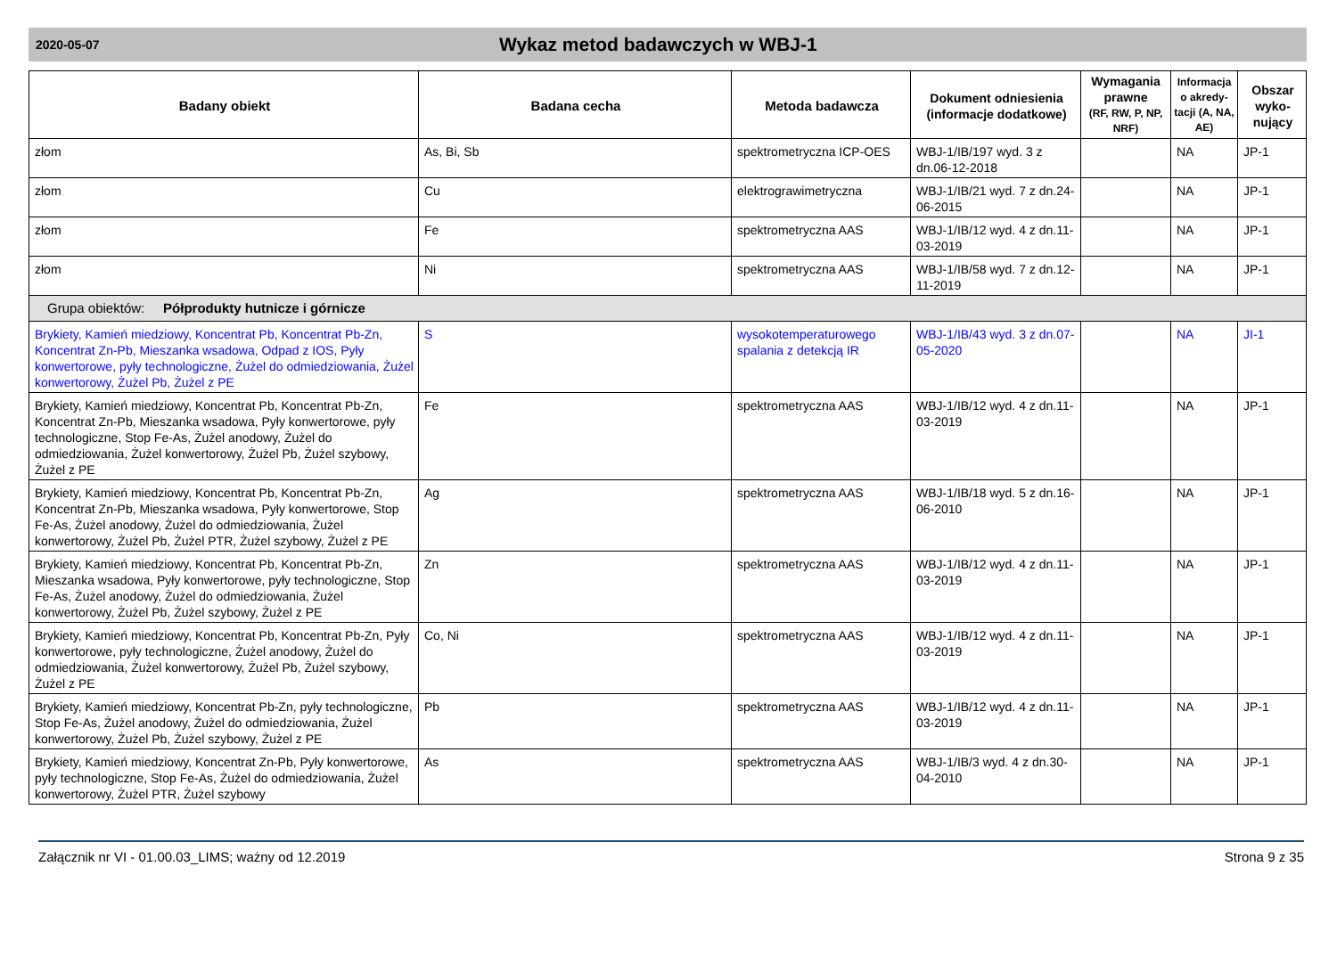2020-05-07
Wykaz metod badawczych w WBJ-1
| Badany obiekt | Badana cecha | Metoda badawcza | Dokument odniesienia (informacje dodatkowe) | Wymagania prawne (RF, RW, P, NP, NRF) | Informacja o akredy-tacji (A, NA, AE) | Obszar wyko-nujący |
| --- | --- | --- | --- | --- | --- | --- |
| złom | As, Bi, Sb | spektrometryczna ICP-OES | WBJ-1/IB/197 wyd. 3 z dn.06-12-2018 | | NA | JP-1 |
| złom | Cu | elektrograwimetryczna | WBJ-1/IB/21 wyd. 7 z dn.24-06-2015 | | NA | JP-1 |
| złom | Fe | spektrometryczna AAS | WBJ-1/IB/12 wyd. 4 z dn.11-03-2019 | | NA | JP-1 |
| złom | Ni | spektrometryczna AAS | WBJ-1/IB/58 wyd. 7 z dn.12-11-2019 | | NA | JP-1 |
| Grupa obiektów: Półprodukty hutnicze i górnicze | | | | | | |
| Brykiety, Kamień miedziowy, Koncentrat Pb, Koncentrat Pb-Zn, Koncentrat Zn-Pb, Mieszanka wsadowa, Odpad z IOS, Pyły konwertorowe, pyły technologiczne, Żużel do odmiedziowania, Żużel konwertorowy, Żużel Pb, Żużel z PE | S | wysokotemperaturowego spalania z detekcją IR | WBJ-1/IB/43 wyd. 3 z dn.07-05-2020 | | NA | JI-1 |
| Brykiety, Kamień miedziowy, Koncentrat Pb, Koncentrat Pb-Zn, Koncentrat Zn-Pb, Mieszanka wsadowa, Pyły konwertorowe, pyły technologiczne, Stop Fe-As, Żużel anodowy, Żużel do odmiedziowania, Żużel konwertorowy, Żużel Pb, Żużel szybowy, Żużel z PE | Fe | spektrometryczna AAS | WBJ-1/IB/12 wyd. 4 z dn.11-03-2019 | | NA | JP-1 |
| Brykiety, Kamień miedziowy, Koncentrat Pb, Koncentrat Pb-Zn, Koncentrat Zn-Pb, Mieszanka wsadowa, Pyły konwertorowe, Stop Fe-As, Żużel anodowy, Żużel do odmiedziowania, Żużel konwertorowy, Żużel Pb, Żużel PTR, Żużel szybowy, Żużel z PE | Ag | spektrometryczna AAS | WBJ-1/IB/18 wyd. 5 z dn.16-06-2010 | | NA | JP-1 |
| Brykiety, Kamień miedziowy, Koncentrat Pb, Koncentrat Pb-Zn, Mieszanka wsadowa, Pyły konwertorowe, pyły technologiczne, Stop Fe-As, Żużel anodowy, Żużel do odmiedziowania, Żużel konwertorowy, Żużel Pb, Żużel szybowy, Żużel z PE | Zn | spektrometryczna AAS | WBJ-1/IB/12 wyd. 4 z dn.11-03-2019 | | NA | JP-1 |
| Brykiety, Kamień miedziowy, Koncentrat Pb, Koncentrat Pb-Zn, Pyły konwertorowe, pyły technologiczne, Żużel anodowy, Żużel do odmiedziowania, Żużel konwertorowy, Żużel Pb, Żużel szybowy, Żużel z PE | Co, Ni | spektrometryczna AAS | WBJ-1/IB/12 wyd. 4 z dn.11-03-2019 | | NA | JP-1 |
| Brykiety, Kamień miedziowy, Koncentrat Pb-Zn, pyły technologiczne, Stop Fe-As, Żużel anodowy, Żużel do odmiedziowania, Żużel konwertorowy, Żużel Pb, Żużel szybowy, Żużel z PE | Pb | spektrometryczna AAS | WBJ-1/IB/12 wyd. 4 z dn.11-03-2019 | | NA | JP-1 |
| Brykiety, Kamień miedziowy, Koncentrat Zn-Pb, Pyły konwertorowe, pyły technologiczne, Stop Fe-As, Żużel do odmiedziowania, Żużel konwertorowy, Żużel PTR, Żużel szybowy | As | spektrometryczna AAS | WBJ-1/IB/3 wyd. 4 z dn.30-04-2010 | | NA | JP-1 |
Załącznik nr VI - 01.00.03_LIMS; ważny od 12.2019 Strona 9 z 35